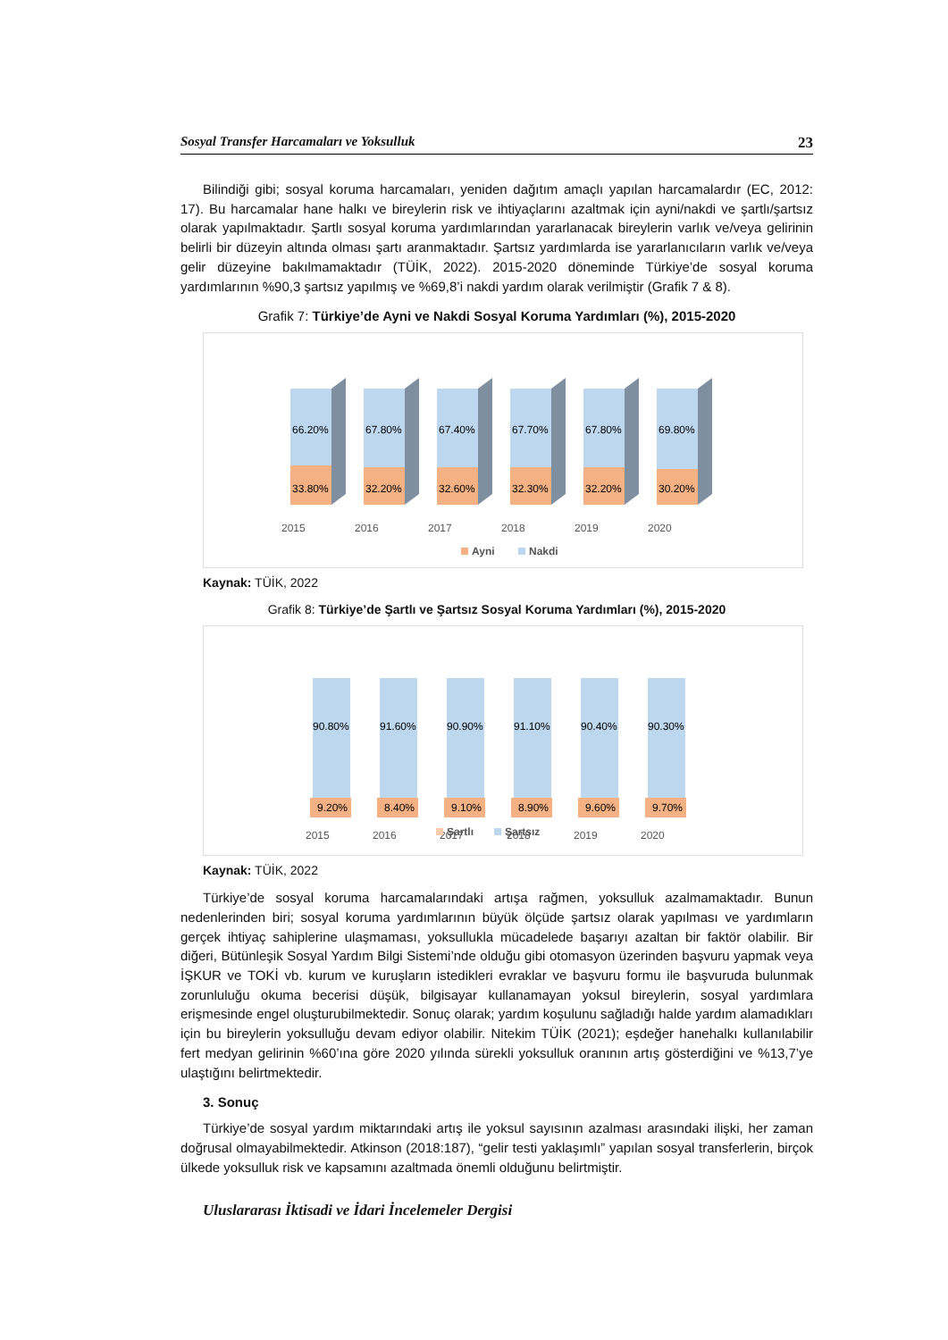Sosyal Transfer Harcamaları ve Yoksulluk 23
Bilindiği gibi; sosyal koruma harcamaları, yeniden dağıtım amaçlı yapılan harcamalardır (EC, 2012: 17). Bu harcamalar hane halkı ve bireylerin risk ve ihtiyaçlarını azaltmak için ayni/nakdi ve şartlı/şartsız olarak yapılmaktadır. Şartlı sosyal koruma yardımlarından yararlanacak bireylerin varlık ve/veya gelirinin belirli bir düzeyin altında olması şartı aranmaktadır. Şartsız yardımlarda ise yararlanıcıların varlık ve/veya gelir düzeyine bakılmamaktadır (TÜİK, 2022). 2015-2020 döneminde Türkiye’de sosyal koruma yardımlarının %90,3 şartsız yapılmış ve %69,8’i nakdi yardım olarak verilmiştir (Grafik 7 & 8).
Grafik 7: Türkiye’de Ayni ve Nakdi Sosyal Koruma Yardımları (%), 2015-2020
66.20%
33.80%
2015
67.80%
32.20%
2016
67.40%
32.60%
2017
67.70%
32.30%
2018
67.80%
32.20%
2019
69.80%
30.20%
2020
Ayni
Nakdi
Kaynak: TÜİK, 2022
Grafik 8: Türkiye’de Şartlı ve Şartsız Sosyal Koruma Yardımları (%), 2015-2020
90.80%
9.20%
2015
91.60%
8.40%
2016
90.90%
9.10%
2017
91.10%
8.90%
2018
90.40%
9.60%
2019
90.30%
9.70%
2020
Şartlı
Şartsız
Kaynak: TÜİK, 2022
Türkiye’de sosyal koruma harcamalarındaki artışa rağmen, yoksulluk azalmamaktadır. Bunun nedenlerinden biri; sosyal koruma yardımlarının büyük ölçüde şartsız olarak yapılması ve yardımların gerçek ihtiyaç sahiplerine ulaşmaması, yoksullukla mücadelede başarıyı azaltan bir faktör olabilir. Bir diğeri, Bütünleşik Sosyal Yardım Bilgi Sistemi’nde olduğu gibi otomasyon üzerinden başvuru yapmak veya İŞKUR ve TOKİ vb. kurum ve kuruşların istedikleri evraklar ve başvuru formu ile başvuruda bulunmak zorunluluğu okuma becerisi düşük, bilgisayar kullanamayan yoksul bireylerin, sosyal yardımlara erişmesinde engel oluşturubilmektedir. Sonuç olarak; yardım koşulunu sağladığı halde yardım alamadıkları için bu bireylerin yoksulluğu devam ediyor olabilir. Nitekim TÜİK (2021); eşdeğer hanehalkı kullanılabilir fert medyan gelirinin %60’ına göre 2020 yılında sürekli yoksulluk oranının artış gösterdiğini ve %13,7’ye ulaştığını belirtmektedir.
3. Sonuç
Türkiye’de sosyal yardım miktarındaki artış ile yoksul sayısının azalması arasındaki ilişki, her zaman doğrusal olmayabilmektedir. Atkinson (2018:187), “gelir testi yaklaşımlı” yapılan sosyal transferlerin, birçok ülkede yoksulluk risk ve kapsamını azaltmada önemli olduğunu belirtmiştir.
Uluslararası İktisadi ve İdari İncelemeler Dergisi